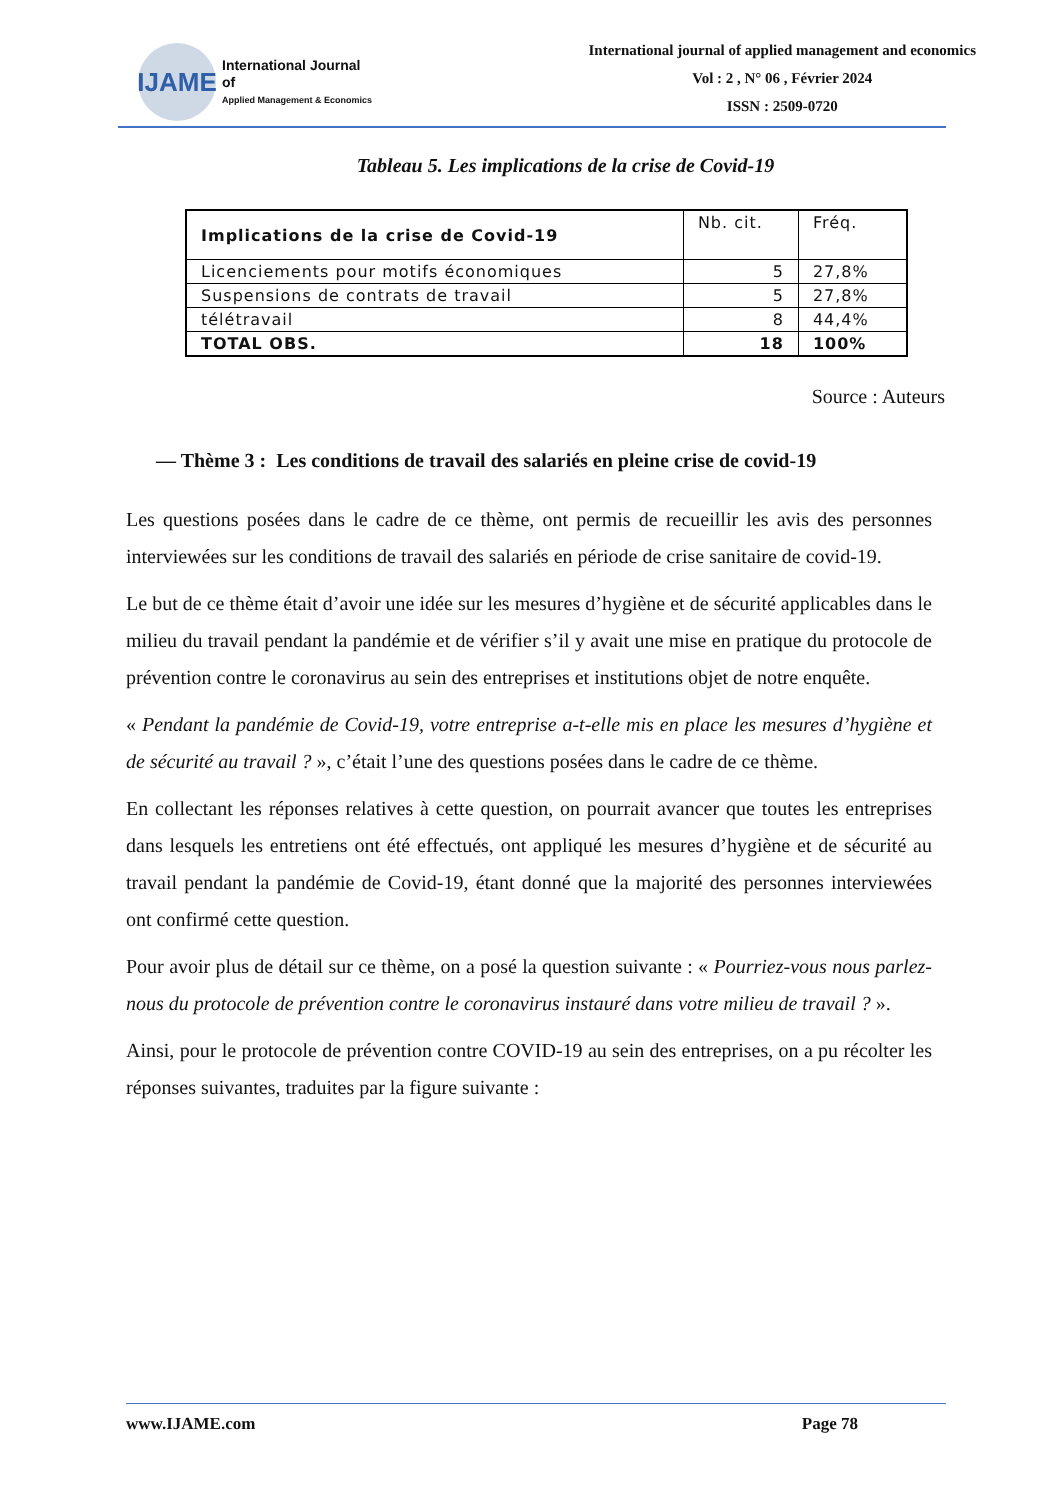IJAME
International Journal
of
Applied Management & Economics
International journal of applied management and economics
Vol : 2 , N° 06 , Février 2024
ISSN : 2509-0720
Tableau 5. Les implications de la crise de Covid-19
| Implications de la crise de Covid-19 | Nb. cit. | Fréq. |
| --- | --- | --- |
| Licenciements pour motifs économiques | 5 | 27,8% |
| Suspensions de contrats de travail | 5 | 27,8% |
| télétravail | 8 | 44,4% |
| TOTAL OBS. | 18 | 100% |
Source : Auteurs
— Thème 3 : Les conditions de travail des salariés en pleine crise de covid-19
Les questions posées dans le cadre de ce thème, ont permis de recueillir les avis des personnes interviewées sur les conditions de travail des salariés en période de crise sanitaire de covid-19.
Le but de ce thème était d’avoir une idée sur les mesures d’hygiène et de sécurité applicables dans le milieu du travail pendant la pandémie et de vérifier s’il y avait une mise en pratique du protocole de prévention contre le coronavirus au sein des entreprises et institutions objet de notre enquête.
« Pendant la pandémie de Covid-19, votre entreprise a-t-elle mis en place les mesures d’hygiène et de sécurité au travail ? », c’était l’une des questions posées dans le cadre de ce thème.
En collectant les réponses relatives à cette question, on pourrait avancer que toutes les entreprises dans lesquels les entretiens ont été effectués, ont appliqué les mesures d’hygiène et de sécurité au travail pendant la pandémie de Covid-19, étant donné que la majorité des personnes interviewées ont confirmé cette question.
Pour avoir plus de détail sur ce thème, on a posé la question suivante : « Pourriez-vous nous parlez-nous du protocole de prévention contre le coronavirus instauré dans votre milieu de travail ? ».
Ainsi, pour le protocole de prévention contre COVID-19 au sein des entreprises, on a pu récolter les réponses suivantes, traduites par la figure suivante :
www.IJAME.com Page 78